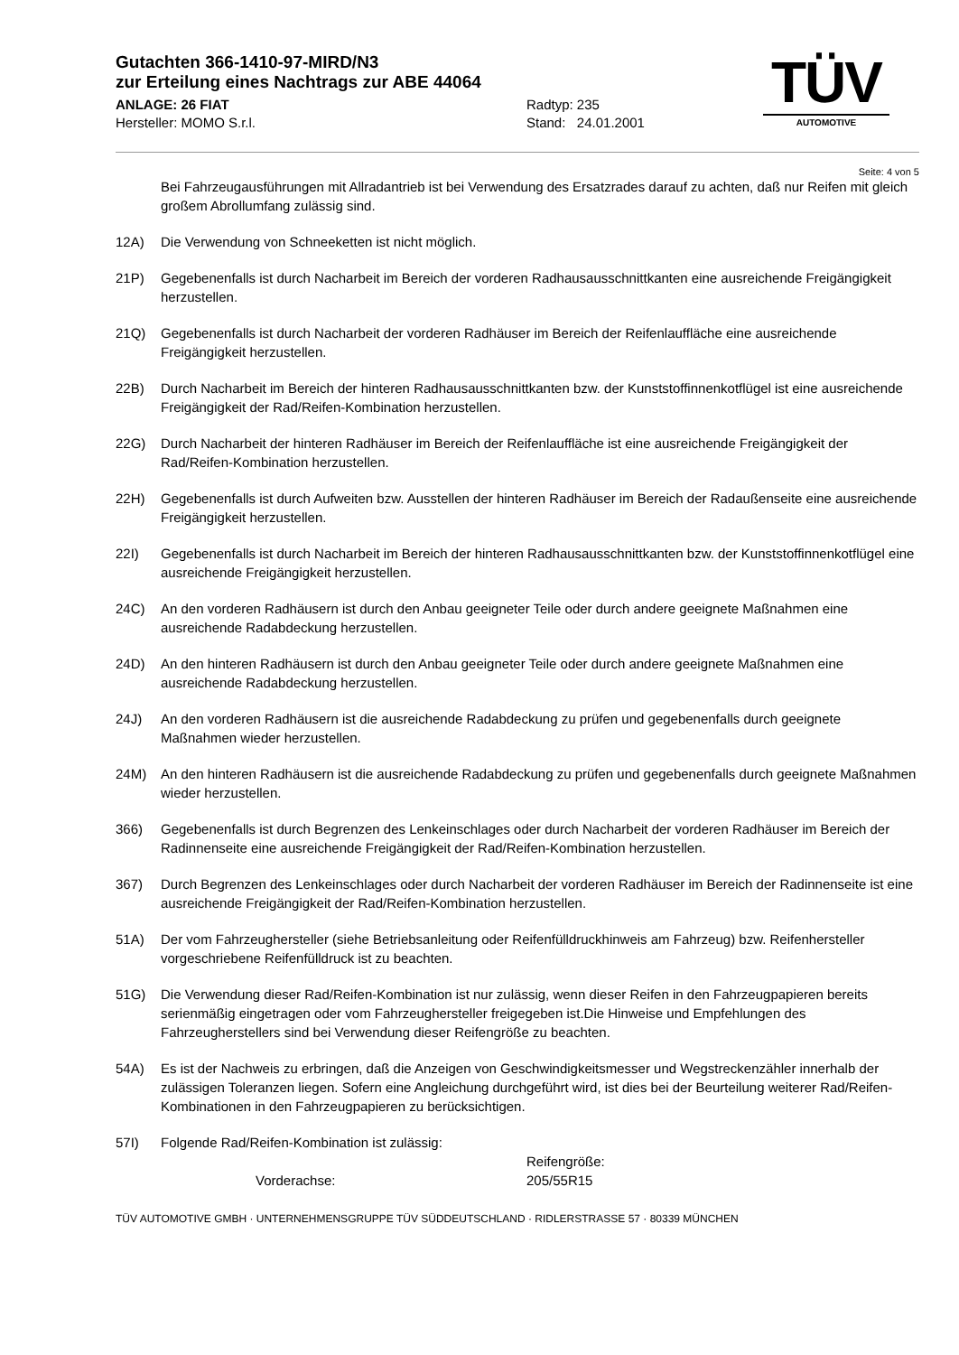Gutachten 366-1410-97-MIRD/N3
zur Erteilung eines Nachtrags zur ABE 44064
ANLAGE: 26 FIAT
Hersteller: MOMO S.r.l.
Radtyp: 235
Stand: 24.01.2001
TÜV
AUTOMOTIVE
Seite: 4 von 5
Bei Fahrzeugausführungen mit Allradantrieb ist bei Verwendung des Ersatzrades darauf zu achten, daß nur Reifen mit gleich großem Abrollumfang zulässig sind.
12A) Die Verwendung von Schneeketten ist nicht möglich.
21P) Gegebenenfalls ist durch Nacharbeit im Bereich der vorderen Radhausausschnittkanten eine ausreichende Freigängigkeit herzustellen.
21Q) Gegebenenfalls ist durch Nacharbeit der vorderen Radhäuser im Bereich der Reifenlauffläche eine ausreichende Freigängigkeit herzustellen.
22B) Durch Nacharbeit im Bereich der hinteren Radhausausschnittkanten bzw. der Kunststoffinnenkotflügel ist eine ausreichende Freigängigkeit der Rad/Reifen-Kombination herzustellen.
22G) Durch Nacharbeit der hinteren Radhäuser im Bereich der Reifenlauffläche ist eine ausreichende Freigängigkeit der Rad/Reifen-Kombination herzustellen.
22H) Gegebenenfalls ist durch Aufweiten bzw. Ausstellen der hinteren Radhäuser im Bereich der Radaußenseite eine ausreichende Freigängigkeit herzustellen.
22I) Gegebenenfalls ist durch Nacharbeit im Bereich der hinteren Radhausausschnittkanten bzw. der Kunststoffinnenkotflügel eine ausreichende Freigängigkeit herzustellen.
24C) An den vorderen Radhäusern ist durch den Anbau geeigneter Teile oder durch andere geeignete Maßnahmen eine ausreichende Radabdeckung herzustellen.
24D) An den hinteren Radhäusern ist durch den Anbau geeigneter Teile oder durch andere geeignete Maßnahmen eine ausreichende Radabdeckung herzustellen.
24J) An den vorderen Radhäusern ist die ausreichende Radabdeckung zu prüfen und gegebenenfalls durch geeignete Maßnahmen wieder herzustellen.
24M) An den hinteren Radhäusern ist die ausreichende Radabdeckung zu prüfen und gegebenenfalls durch geeignete Maßnahmen wieder herzustellen.
366) Gegebenenfalls ist durch Begrenzen des Lenkeinschlages oder durch Nacharbeit der vorderen Radhäuser im Bereich der Radinnenseite eine ausreichende Freigängigkeit der Rad/Reifen-Kombination herzustellen.
367) Durch Begrenzen des Lenkeinschlages oder durch Nacharbeit der vorderen Radhäuser im Bereich der Radinnenseite ist eine ausreichende Freigängigkeit der Rad/Reifen-Kombination herzustellen.
51A) Der vom Fahrzeughersteller (siehe Betriebsanleitung oder Reifenfülldruckhinweis am Fahrzeug) bzw. Reifenhersteller vorgeschriebene Reifenfülldruck ist zu beachten.
51G) Die Verwendung dieser Rad/Reifen-Kombination ist nur zulässig, wenn dieser Reifen in den Fahrzeugpapieren bereits serienmäßig eingetragen oder vom Fahrzeughersteller freigegeben ist.Die Hinweise und Empfehlungen des Fahrzeugherstellers sind bei Verwendung dieser Reifengröße zu beachten.
54A) Es ist der Nachweis zu erbringen, daß die Anzeigen von Geschwindigkeitsmesser und Wegstreckenzähler innerhalb der zulässigen Toleranzen liegen. Sofern eine Angleichung durchgeführt wird, ist dies bei der Beurteilung weiterer Rad/Reifen-Kombinationen in den Fahrzeugpapieren zu berücksichtigen.
57I) Folgende Rad/Reifen-Kombination ist zulässig:
Reifengröße:
Vorderachse: 205/55R15
TÜV AUTOMOTIVE GMBH · UNTERNEHMENSGRUPPE TÜV SÜDDEUTSCHLAND · RIDLERSTRASSE 57 · 80339 MÜNCHEN